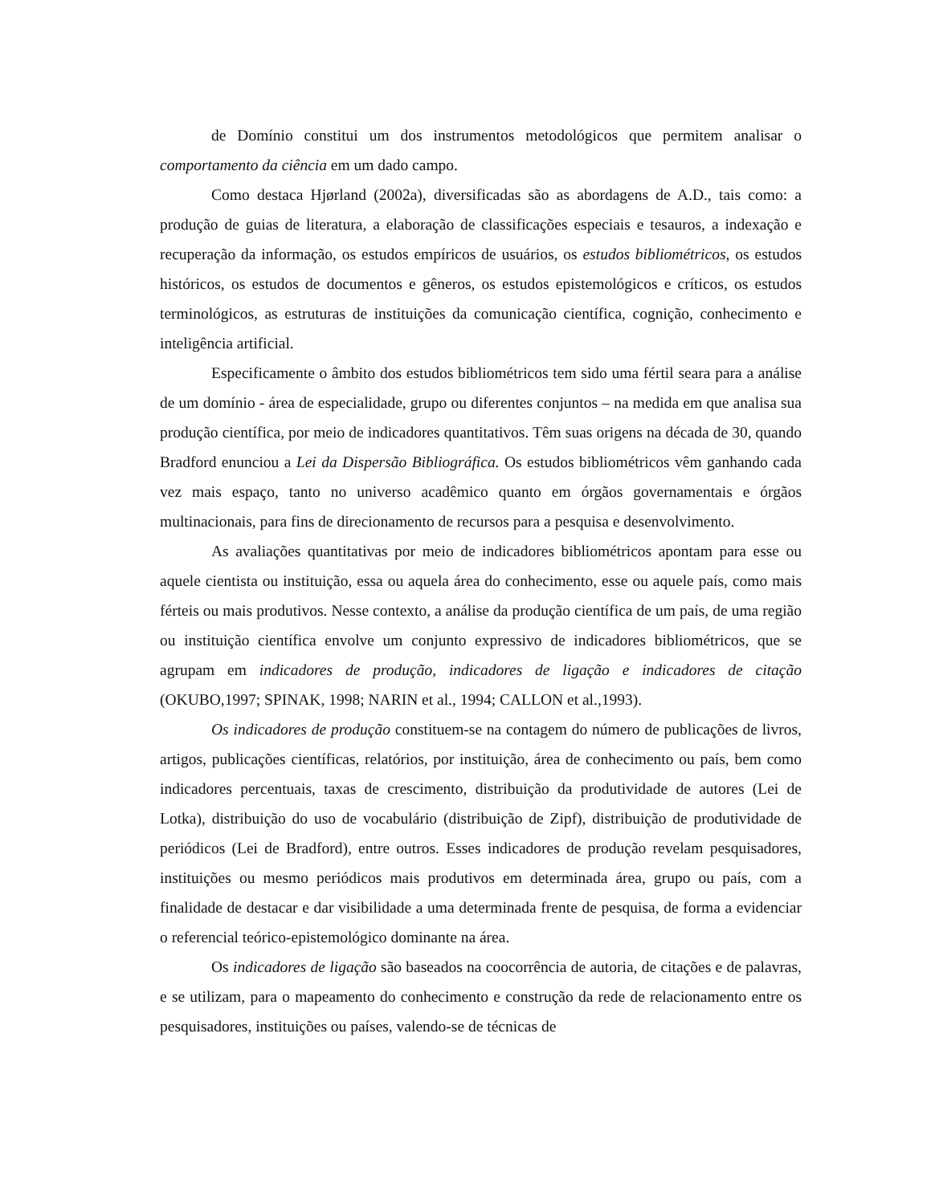de Domínio constitui um dos instrumentos metodológicos que permitem analisar o comportamento da ciência em um dado campo.
Como destaca Hjørland (2002a), diversificadas são as abordagens de A.D., tais como: a produção de guias de literatura, a elaboração de classificações especiais e tesauros, a indexação e recuperação da informação, os estudos empíricos de usuários, os estudos bibliométricos, os estudos históricos, os estudos de documentos e gêneros, os estudos epistemológicos e críticos, os estudos terminológicos, as estruturas de instituições da comunicação científica, cognição, conhecimento e inteligência artificial.
Especificamente o âmbito dos estudos bibliométricos tem sido uma fértil seara para a análise de um domínio - área de especialidade, grupo ou diferentes conjuntos – na medida em que analisa sua produção científica, por meio de indicadores quantitativos. Têm suas origens na década de 30, quando Bradford enunciou a Lei da Dispersão Bibliográfica. Os estudos bibliométricos vêm ganhando cada vez mais espaço, tanto no universo acadêmico quanto em órgãos governamentais e órgãos multinacionais, para fins de direcionamento de recursos para a pesquisa e desenvolvimento.
As avaliações quantitativas por meio de indicadores bibliométricos apontam para esse ou aquele cientista ou instituição, essa ou aquela área do conhecimento, esse ou aquele país, como mais férteis ou mais produtivos. Nesse contexto, a análise da produção científica de um país, de uma região ou instituição científica envolve um conjunto expressivo de indicadores bibliométricos, que se agrupam em indicadores de produção, indicadores de ligação e indicadores de citação (OKUBO,1997; SPINAK, 1998; NARIN et al., 1994; CALLON et al.,1993).
Os indicadores de produção constituem-se na contagem do número de publicações de livros, artigos, publicações científicas, relatórios, por instituição, área de conhecimento ou país, bem como indicadores percentuais, taxas de crescimento, distribuição da produtividade de autores (Lei de Lotka), distribuição do uso de vocabulário (distribuição de Zipf), distribuição de produtividade de periódicos (Lei de Bradford), entre outros. Esses indicadores de produção revelam pesquisadores, instituições ou mesmo periódicos mais produtivos em determinada área, grupo ou país, com a finalidade de destacar e dar visibilidade a uma determinada frente de pesquisa, de forma a evidenciar o referencial teórico-epistemológico dominante na área.
Os indicadores de ligação são baseados na coocorrência de autoria, de citações e de palavras, e se utilizam, para o mapeamento do conhecimento e construção da rede de relacionamento entre os pesquisadores, instituições ou países, valendo-se de técnicas de